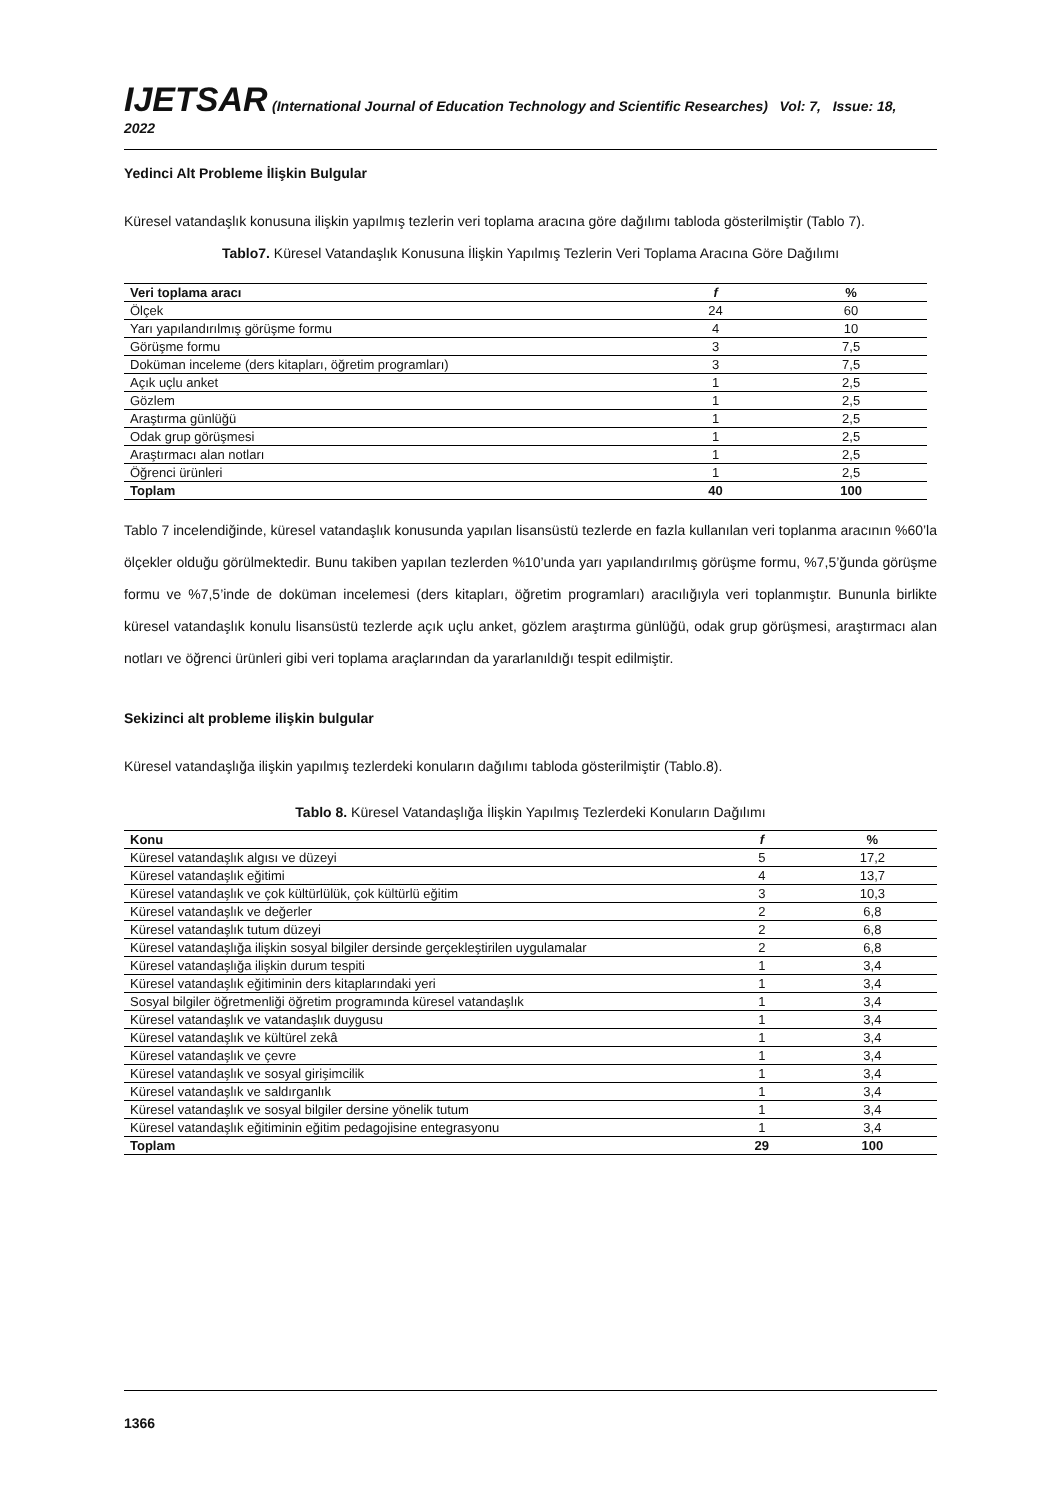IJETSAR (International Journal of Education Technology and Scientific Researches) Vol: 7, Issue: 18, 2022
Yedinci Alt Probleme İlişkin Bulgular
Küresel vatandaşlık konusuna ilişkin yapılmış tezlerin veri toplama aracına göre dağılımı tabloda gösterilmiştir (Tablo 7).
Tablo7. Küresel Vatandaşlık Konusuna İlişkin Yapılmış Tezlerin Veri Toplama Aracına Göre Dağılımı
| Veri toplama aracı | f | % |
| --- | --- | --- |
| Ölçek | 24 | 60 |
| Yarı yapılandırılmış görüşme formu | 4 | 10 |
| Görüşme formu | 3 | 7,5 |
| Doküman inceleme (ders kitapları, öğretim programları) | 3 | 7,5 |
| Açık uçlu anket | 1 | 2,5 |
| Gözlem | 1 | 2,5 |
| Araştırma günlüğü | 1 | 2,5 |
| Odak grup görüşmesi | 1 | 2,5 |
| Araştırmacı alan notları | 1 | 2,5 |
| Öğrenci ürünleri | 1 | 2,5 |
| Toplam | 40 | 100 |
Tablo 7 incelendiğinde, küresel vatandaşlık konusunda yapılan lisansüstü tezlerde en fazla kullanılan veri toplanma aracının %60’la ölçekler olduğu görülmektedir. Bunu takiben yapılan tezlerden %10’unda yarı yapılandırılmış görüşme formu, %7,5’ğunda görüşme formu ve %7,5’inde de doküman incelemesi (ders kitapları, öğretim programları) aracılığıyla veri toplanmıştır. Bununla birlikte küresel vatandaşlık konulu lisansüstü tezlerde açık uçlu anket, gözlem araştırma günlüğü, odak grup görüşmesi, araştırmacı alan notları ve öğrenci ürünleri gibi veri toplama araçlarından da yararlanıldığı tespit edilmiştir.
Sekizinci alt probleme ilişkin bulgular
Küresel vatandaşlığa ilişkin yapılmış tezlerdeki konuların dağılımı tabloda gösterilmiştir (Tablo.8).
Tablo 8. Küresel Vatandaşlığa İlişkin Yapılmış Tezlerdeki Konuların Dağılımı
| Konu | f | % |
| --- | --- | --- |
| Küresel vatandaşlık algısı ve düzeyi | 5 | 17,2 |
| Küresel vatandaşlık eğitimi | 4 | 13,7 |
| Küresel vatandaşlık ve çok kültürlülük, çok kültürlü eğitim | 3 | 10,3 |
| Küresel vatandaşlık ve değerler | 2 | 6,8 |
| Küresel vatandaşlık tutum düzeyi | 2 | 6,8 |
| Küresel vatandaşlığa ilişkin sosyal bilgiler dersinde gerçekleştirilen uygulamalar | 2 | 6,8 |
| Küresel vatandaşlığa ilişkin durum tespiti | 1 | 3,4 |
| Küresel vatandaşlık eğitiminin ders kitaplarındaki yeri | 1 | 3,4 |
| Sosyal bilgiler öğretmenliği öğretim programında küresel vatandaşlık | 1 | 3,4 |
| Küresel vatandaşlık ve vatandaşlık duygusu | 1 | 3,4 |
| Küresel vatandaşlık ve kültürel zekâ | 1 | 3,4 |
| Küresel vatandaşlık ve çevre | 1 | 3,4 |
| Küresel vatandaşlık ve sosyal girişimcilik | 1 | 3,4 |
| Küresel vatandaşlık ve saldırganlık | 1 | 3,4 |
| Küresel vatandaşlık ve sosyal bilgiler dersine yönelik tutum | 1 | 3,4 |
| Küresel vatandaşlık eğitiminin eğitim pedagojisine entegrasyonu | 1 | 3,4 |
| Toplam | 29 | 100 |
1366